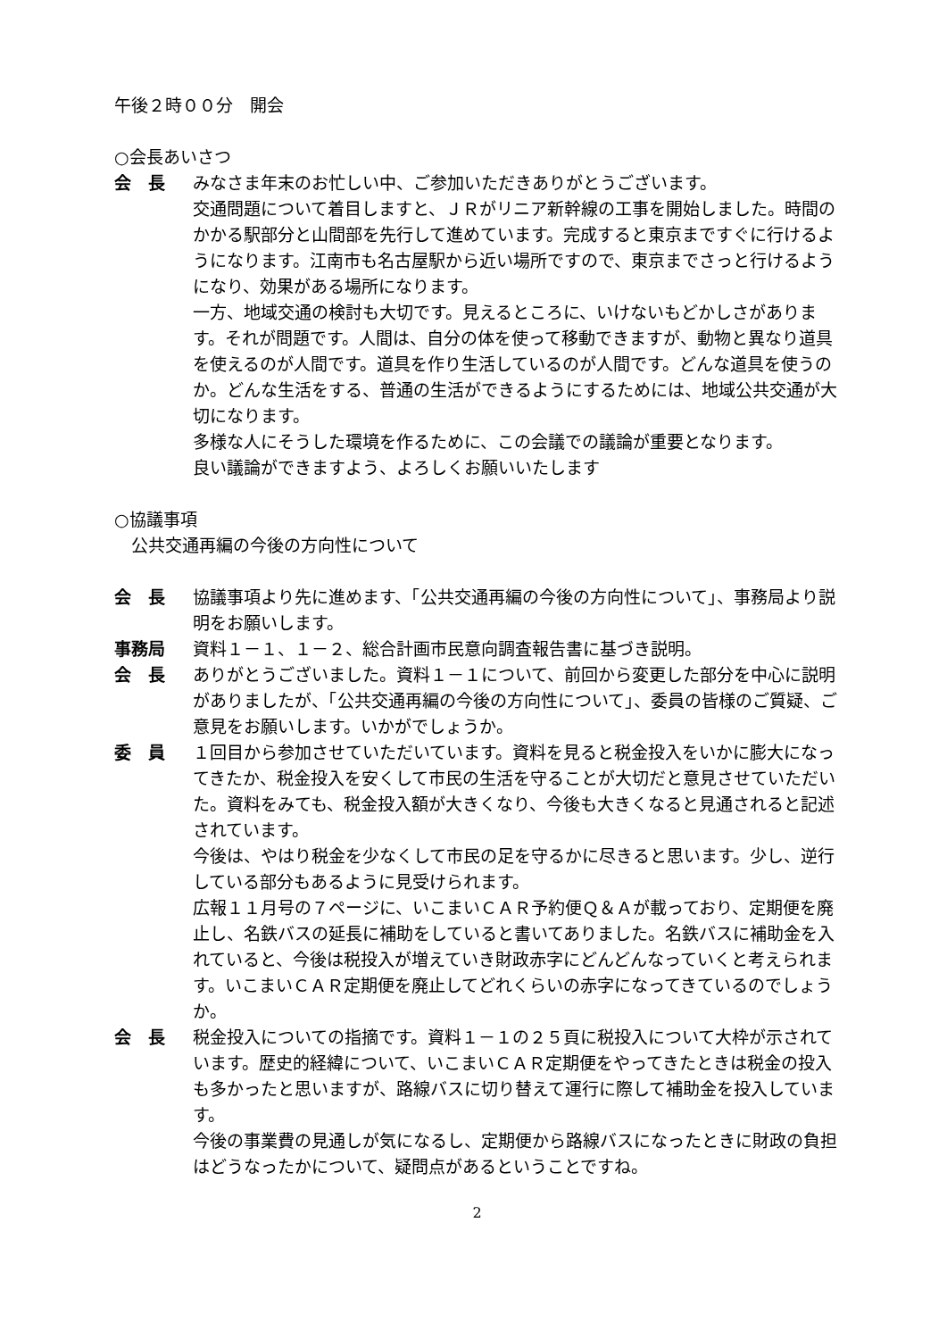午後２時００分　開会
○会長あいさつ
会　長 みなさま年末のお忙しい中、ご参加いただきありがとうございます。
交通問題について着目しますと、ＪＲがリニア新幹線の工事を開始しました。時間のかかる駅部分と山間部を先行して進めています。完成すると東京まですぐに行けるようになります。江南市も名古屋駅から近い場所ですので、東京までさっと行けるようになり、効果がある場所になります。
一方、地域交通の検討も大切です。見えるところに、いけないもどかしさがあります。それが問題です。人間は、自分の体を使って移動できますが、動物と異なり道具を使えるのが人間です。道具を作り生活しているのが人間です。どんな道具を使うのか。どんな生活をする、普通の生活ができるようにするためには、地域公共交通が大切になります。
多様な人にそうした環境を作るために、この会議での議論が重要となります。
良い議論ができますよう、よろしくお願いいたします
○協議事項
　公共交通再編の今後の方向性について
会　長 協議事項より先に進めます、「公共交通再編の今後の方向性について」、事務局より説明をお願いします。
事務局 資料１－１、１－２、総合計画市民意向調査報告書に基づき説明。
会　長 ありがとうございました。資料１－１について、前回から変更した部分を中心に説明がありましたが、「公共交通再編の今後の方向性について」、委員の皆様のご質疑、ご意見をお願いします。いかがでしょうか。
委　員 １回目から参加させていただいています。資料を見ると税金投入をいかに膨大になってきたか、税金投入を安くして市民の生活を守ることが大切だと意見させていただいた。資料をみても、税金投入額が大きくなり、今後も大きくなると見通されると記述されています。
今後は、やはり税金を少なくして市民の足を守るかに尽きると思います。少し、逆行している部分もあるように見受けられます。
広報１１月号の７ページに、いこまいＣＡＲ予約便Ｑ＆Ａが載っており、定期便を廃止し、名鉄バスの延長に補助をしていると書いてありました。名鉄バスに補助金を入れていると、今後は税投入が増えていき財政赤字にどんどんなっていくと考えられます。いこまいＣＡＲ定期便を廃止してどれくらいの赤字になってきているのでしょうか。
会　長 税金投入についての指摘です。資料１－１の２５頁に税投入について大枠が示されています。歴史的経緯について、いこまいＣＡＲ定期便をやってきたときは税金の投入も多かったと思いますが、路線バスに切り替えて運行に際して補助金を投入しています。
今後の事業費の見通しが気になるし、定期便から路線バスになったときに財政の負担はどうなったかについて、疑問点があるということですね。
2